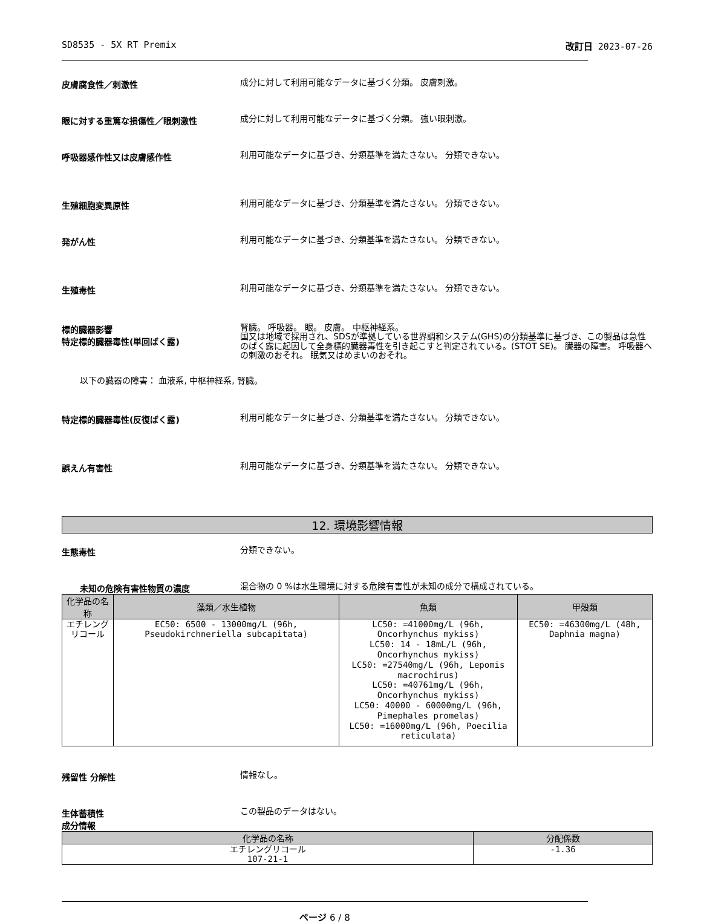SD8535 - 5X RT Premix 改訂日 2023-07-26
皮膚腐食性／刺激性
成分に対して利用可能なデータに基づく分類。 皮膚刺激。
眼に対する重篤な損傷性／眼刺激性
成分に対して利用可能なデータに基づく分類。 強い眼刺激。
呼吸器感作性又は皮膚感作性
利用可能なデータに基づき、分類基準を満たさない。 分類できない。
生殖細胞変異原性
利用可能なデータに基づき、分類基準を満たさない。 分類できない。
発がん性
利用可能なデータに基づき、分類基準を満たさない。 分類できない。
生殖毒性
利用可能なデータに基づき、分類基準を満たさない。 分類できない。
標的臓器影響
特定標的臓器毒性(単回ばく露)
腎臓。 呼吸器。 眼。 皮膚。 中枢神経系。
国又は地域で採用され、SDSが準拠している世界調和システム(GHS)の分類基準に基づき、この製品は急性のばく露に起因して全身標的臓器毒性を引き起こすと判定されている。(STOT SE)。 臓器の障害。 呼吸器への刺激のおそれ。 眠気又はめまいのおそれ。
以下の臓器の障害： 血液系, 中枢神経系, 腎臓。
特定標的臓器毒性(反復ばく露)
利用可能なデータに基づき、分類基準を満たさない。 分類できない。
誤えん有害性
利用可能なデータに基づき、分類基準を満たさない。 分類できない。
12. 環境影響情報
生態毒性
分類できない。
未知の危険有害性物質の濃度
混合物の 0 %は水生環境に対する危険有害性が未知の成分で構成されている。
| 化学品の名称 | 藻類／水生植物 | 魚類 | 甲殻類 |
| --- | --- | --- | --- |
| エチレングリコール | EC50: 6500 - 13000mg/L (96h, Pseudokirchneriella subcapitata) | LC50: =41000mg/L (96h, Oncorhynchus mykiss) LC50: 14 - 18mL/L (96h, Oncorhynchus mykiss) LC50: =27540mg/L (96h, Lepomis macrochirus) LC50: =40761mg/L (96h, Oncorhynchus mykiss) LC50: 40000 - 60000mg/L (96h, Pimephales promelas) LC50: =16000mg/L (96h, Poecilia reticulata) | EC50: =46300mg/L (48h, Daphnia magna) |
残留性 分解性
情報なし。
生体蓄積性
成分情報
この製品のデータはない。
| 化学品の名称 | 分配係数 |
| --- | --- |
| エチレングリコール 107-21-1 | -1.36 |
ページ 6 / 8